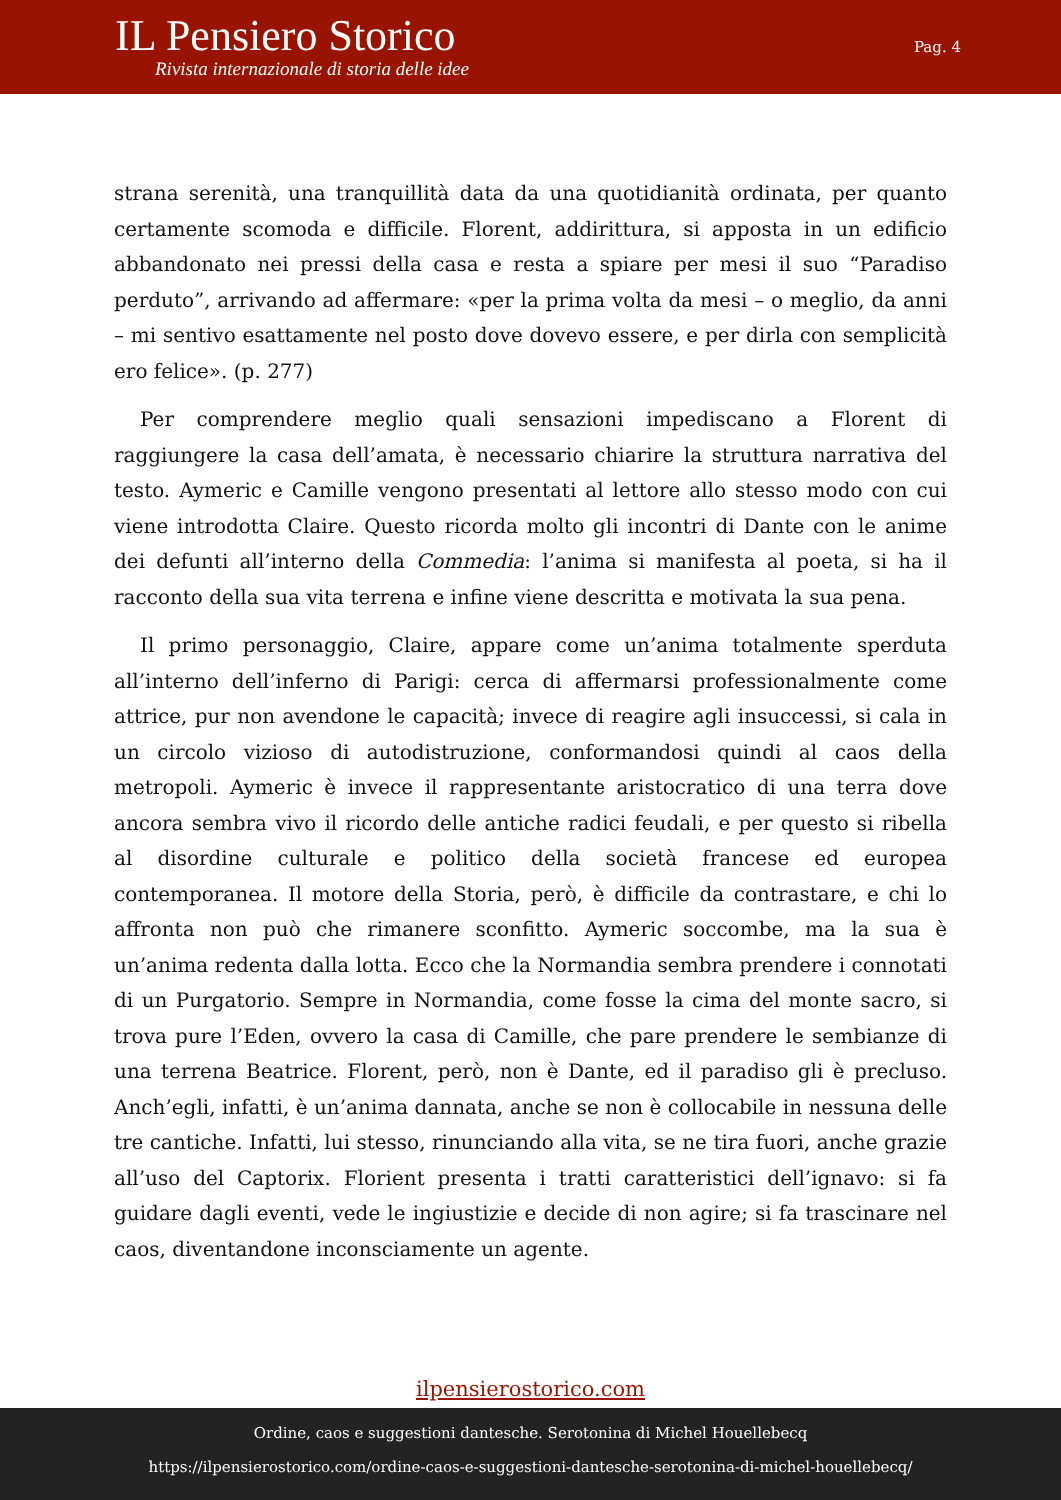IL Pensiero Storico
Rivista internazionale di storia delle idee
Pag. 4
strana serenità, una tranquillità data da una quotidianità ordinata, per quanto certamente scomoda e difficile. Florent, addirittura, si apposta in un edificio abbandonato nei pressi della casa e resta a spiare per mesi il suo “Paradiso perduto”, arrivando ad affermare: «per la prima volta da mesi – o meglio, da anni – mi sentivo esattamente nel posto dove dovevo essere, e per dirla con semplicità ero felice». (p. 277)
Per comprendere meglio quali sensazioni impediscano a Florent di raggiungere la casa dell’amata, è necessario chiarire la struttura narrativa del testo. Aymeric e Camille vengono presentati al lettore allo stesso modo con cui viene introdotta Claire. Questo ricorda molto gli incontri di Dante con le anime dei defunti all’interno della Commedia: l’anima si manifesta al poeta, si ha il racconto della sua vita terrena e infine viene descritta e motivata la sua pena.
Il primo personaggio, Claire, appare come un’anima totalmente sperduta all’interno dell’inferno di Parigi: cerca di affermarsi professionalmente come attrice, pur non avendone le capacità; invece di reagire agli insuccessi, si cala in un circolo vizioso di autodistruzione, conformandosi quindi al caos della metropoli. Aymeric è invece il rappresentante aristocratico di una terra dove ancora sembra vivo il ricordo delle antiche radici feudali, e per questo si ribella al disordine culturale e politico della società francese ed europea contemporanea. Il motore della Storia, però, è difficile da contrastare, e chi lo affronta non può che rimanere sconfitto. Aymeric soccombe, ma la sua è un’anima redenta dalla lotta. Ecco che la Normandia sembra prendere i connotati di un Purgatorio. Sempre in Normandia, come fosse la cima del monte sacro, si trova pure l’Eden, ovvero la casa di Camille, che pare prendere le sembianze di una terrena Beatrice. Florent, però, non è Dante, ed il paradiso gli è precluso. Anch’egli, infatti, è un’anima dannata, anche se non è collocabile in nessuna delle tre cantiche. Infatti, lui stesso, rinunciando alla vita, se ne tira fuori, anche grazie all’uso del Captorix. Florient presenta i tratti caratteristici dell’ignavo: si fa guidare dagli eventi, vede le ingiustizie e decide di non agire; si fa trascinare nel caos, diventandone inconsciamente un agente.
ilpensierostorico.com
Ordine, caos e suggestioni dantesche. Serotonina di Michel Houellebecq
https://ilpensierostorico.com/ordine-caos-e-suggestioni-dantesche-serotonina-di-michel-houellebecq/